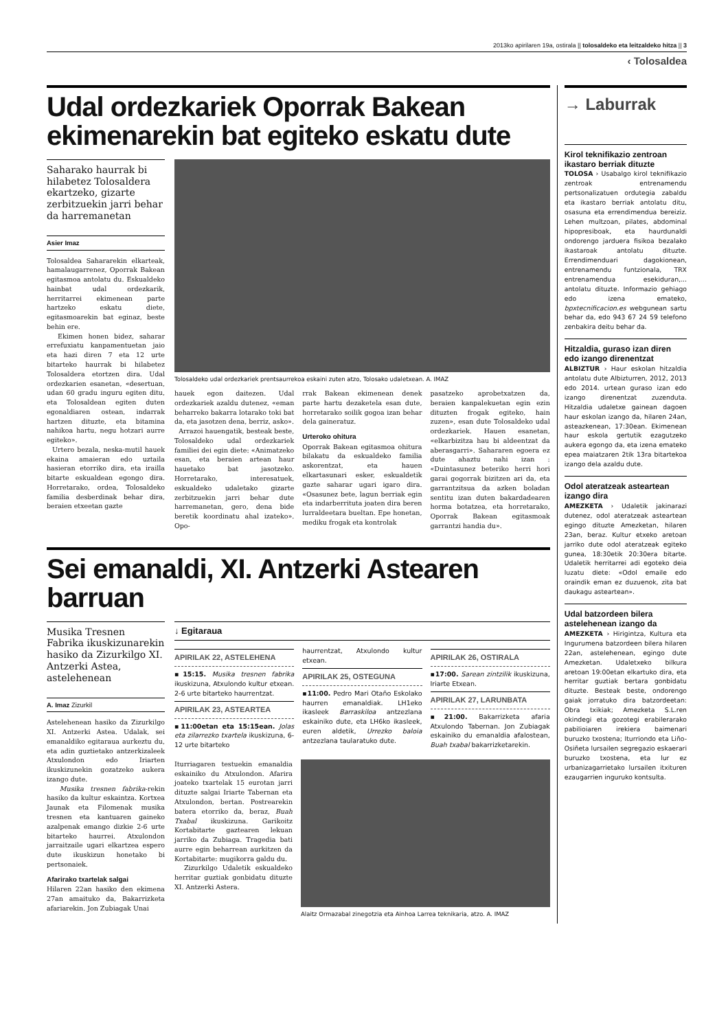2013ko apirilaren 19a, ostirala || tolosaldeko eta leitzaldeko hitza || 3
‹ Tolosaldea
Udal ordezkariek Oporrak Bakean ekimenarekin bat egiteko eskatu dute
Saharako haurrak bi hilabetez Tolosaldera ekartzeko, gizarte zerbitzuekin jarri behar da harremanetan
Asier Imaz
Tolosaldea Sahararekin elkarteak, hamalaugarrenez, Oporrak Bakean egitasmoa antolatu du. Eskualdeko hainbat udal ordezkarik, herritarrei ekimenean parte hartzeko eskatu diete, egitasmoarekin bat eginaz, beste behin ere.
Ekimen honen bidez, saharar errefuxiatu kanpamentuetan jaio eta hazi diren 7 eta 12 urte bitarteko haurrak bi hilabetez Tolosaldera etortzen dira. Udal ordezkarien esanetan, «desertuan, udan 60 gradu inguru egiten ditu, eta Tolosaldean egiten duten egonaldiaren ostean, indarrak hartzen dituzte, eta bitamina nahikoa hartu, negu hotzari aurre egiteko».
Urtero bezala, neska-mutil hauek ekaina amaieran edo uztaila hasieran etorriko dira, eta irailla bitarte eskualdean egongo dira. Horretarako, ordea, Tolosaldeko familia desberdinak behar dira, beraien etxeetan gazte
Tolosaldeko udal ordezkariek prentsaurrekoa eskaini zuten atzo, Tolosako udaletxean. A. IMAZ
hauek egon daitezen. Udal ordezkariek azaldu dutenez, «eman beharreko bakarra lotarako toki bat da, eta jasotzen dena, berriz, asko».
Arrazoi hauengatik, besteak beste, Tolosaldeko udal ordezkariek familiei dei egin diete: «Animatzeko esan, eta beraien artean haur hauetako bat jasotzeko. Horretarako, interesatuek, eskualdeko udaletako gizarte zerbitzuekin jarri behar dute harremanetan, gero, dena bide beretik koordinatu ahal izateko». Opo-
rrak Bakean ekimenean denek parte hartu dezaketela esan dute, horretarako soilik gogoa izan behar dela gaineratuz.
Urteroko ohitura
Oporrak Bakean egitasmoa ohitura bilakatu da eskualdeko familia askorentzat, eta hauen elkartasunari esker, eskualdetik gazte saharar ugari igaro dira. «Osasunez bete, lagun berriak egin eta indarberrituta joaten dira beren lurraldeetara bueltan. Epe honetan, mediku frogak eta kontrolak
pasatzeko aprobetxatzen da, beraien kanpalekuetan egin ezin dituzten frogak egiteko, hain zuzen», esan dute Tolosaldeko udal ordezkariek. Hauen esanetan, «elkarbizitza hau bi aldeentzat da aberasgarri». Sahararen egoera ez dute ahaztu nahi izan : «Duintasunez beteriko herri hori garai gogorrak bizitzen ari da, eta garrantzitsua da azken boladan sentitu izan duten bakardadearen horma botatzea, eta horretarako, Oporrak Bakean egitasmoak garrantzi handia du».
Sei emanaldi, XI. Antzerki Astearen barruan
Musika Tresnen Fabrika ikuskizunarekin hasiko da Zizurkilgo XI. Antzerki Astea, astelehenean
A. Imaz Zizurkil
Astelehenean hasiko da Zizurkilgo XI. Antzerki Astea. Udalak, sei emanaldiko egitaraua aurkeztu du, eta adin guztietako antzerkizaleek Atxulondon edo Iriarten ikuskizunekin gozatzeko aukera izango dute.
Musika tresnen fabrika-rekin hasiko da kultur eskaintza. Kortxea Jaunak eta Filomenak musika tresnen eta kantuaren gaineko azalpenak emango dizkie 2-6 urte bitarteko haurrei. Atxulondon jarraitzaile ugari elkartzea espero dute ikuskizun honetako bi pertsonaiek.
Afarirako txartelak salgai
Hilaren 22an hasiko den ekimena 27an amaituko da, Bakarrizketa afariarekin. Jon Zubiagak Unai
↓ Egitaraua
APIRILAK 22, ASTELEHENA
▪15:15. Musika tresnen fabrika ikuskizuna, Atxulondo kultur etxean. 2-6 urte bitarteko haurrentzat.
APIRILAK 23, ASTEARTEA
▪11:00etan eta 15:15ean. Jolas eta zilarrezko txartela ikuskizuna, 6-12 urte bitarteko
haurrentzat, Atxulondo kultur etxean.
APIRILAK 25, OSTEGUNA
▪11:00. Pedro Mari Otaño Eskolako haurren emanaldiak. LH1eko ikasleek Barraskiloa antzezlana eskainiko dute, eta LH6ko ikasleek, euren aldetik, Urrezko baloia antzezlana taularatuko dute.
APIRILAK 26, OSTIRALA
▪17:00. Sarean zintzilik ikuskizuna, Iriarte Etxean.
APIRILAK 27, LARUNBATA
▪21:00. Bakarrizketa afaria Atxulondo Tabernan. Jon Zubiagak eskainiko du emanaldia afalostean, Buah txabal bakarrizketarekin.
Iturriagaren testuekin emanaldia eskainiko du Atxulondon. Afarira joateko txartelak 15 eurotan jarri dituzte salgai Iriarte Tabernan eta Atxulondon, bertan. Postrearekin batera etorriko da, beraz, Buah Txabal ikuskizuna. Garikoitz Kortabitarte gaztearen lekuan jarriko da Zubiaga. Tragedia bati aurre egin beharrean aurkitzen da Kortabitarte: mugikorra galdu du.
Zizurkilgo Udaletik eskualdeko herritar guztiak gonbidatu dituzte XI. Antzerki Astera.
Alaitz Ormazabal zinegotzia eta Ainhoa Larrea teknikaria, atzo. A. IMAZ
→ Laburrak
Kirol teknifikazio zentroan ikastaro berriak dituzte
TOLOSA › Usabalgo kirol teknifikazio zentroak entrenamendu pertsonalizatuen ordutegia zabaldu eta ikastaro berriak antolatu ditu, osasuna eta errendimendua bereiziz. Lehen multzoan, pilates, abdominal hipopresiboak, eta haurdunaldi ondorengo jarduera fisikoa bezalako ikastaroak antolatu dituzte. Errendimenduari dagokionean, entrenamendu funtzionala, TRX entrenamendua esekiduran,... antolatu dituzte. Informazio gehiago edo izena emateko, bpxtecnificacion.es webgunean sartu behar da, edo 943 67 24 59 telefono zenbakira deitu behar da.
Hitzaldia, guraso izan diren edo izango direnentzat
ALBIZTUR › Haur eskolan hitzaldia antolatu dute Albizturren, 2012, 2013 edo 2014. urtean guraso izan edo izango direnentzat zuzenduta. Hitzaldia udaletxe gainean dagoen haur eskolan izango da, hilaren 24an, asteazkenean, 17:30ean. Ekimenean haur eskola gertutik ezagutzeko aukera egongo da, eta izena emateko epea maiatzaren 2tik 13ra bitartekoa izango dela azaldu dute.
Odol ateratzeak asteartean izango dira
AMEZKETA › Udaletik jakinarazi dutenez, odol ateratzeak asteartean egingo dituzte Amezketan, hilaren 23an, beraz. Kultur etxeko aretoan jarriko dute odol ateratzeak egiteko gunea, 18:30etik 20:30era bitarte. Udaletik herritarrei adi egoteko deia luzatu diete: «Odol emaile edo oraindik eman ez duzuenok, zita bat daukagu asteartean».
Udal batzordeen bilera astelehenean izango da
AMEZKETA › Hirigintza, Kultura eta Ingurumena batzordeen bilera hilaren 22an, astelehenean, egingo dute Amezketan. Udaletxeko bilkura aretoan 19:00etan elkartuko dira, eta herritar guztiak bertara gonbidatu dituzte. Besteak beste, ondorengo gaiak jorratuko dira batzordeetan: Obra txikiak; Amezketa S.L.ren okindegi eta gozotegi erabilerarako pabilioiaren irekiera baimenari buruzko txostena; Iturriondo eta Liño-Osiñeta lursailen segregazio eskaerari buruzko txostena, eta lur ez urbanizagarrietako lursailen itxituren ezaugarrien inguruko kontsulta.